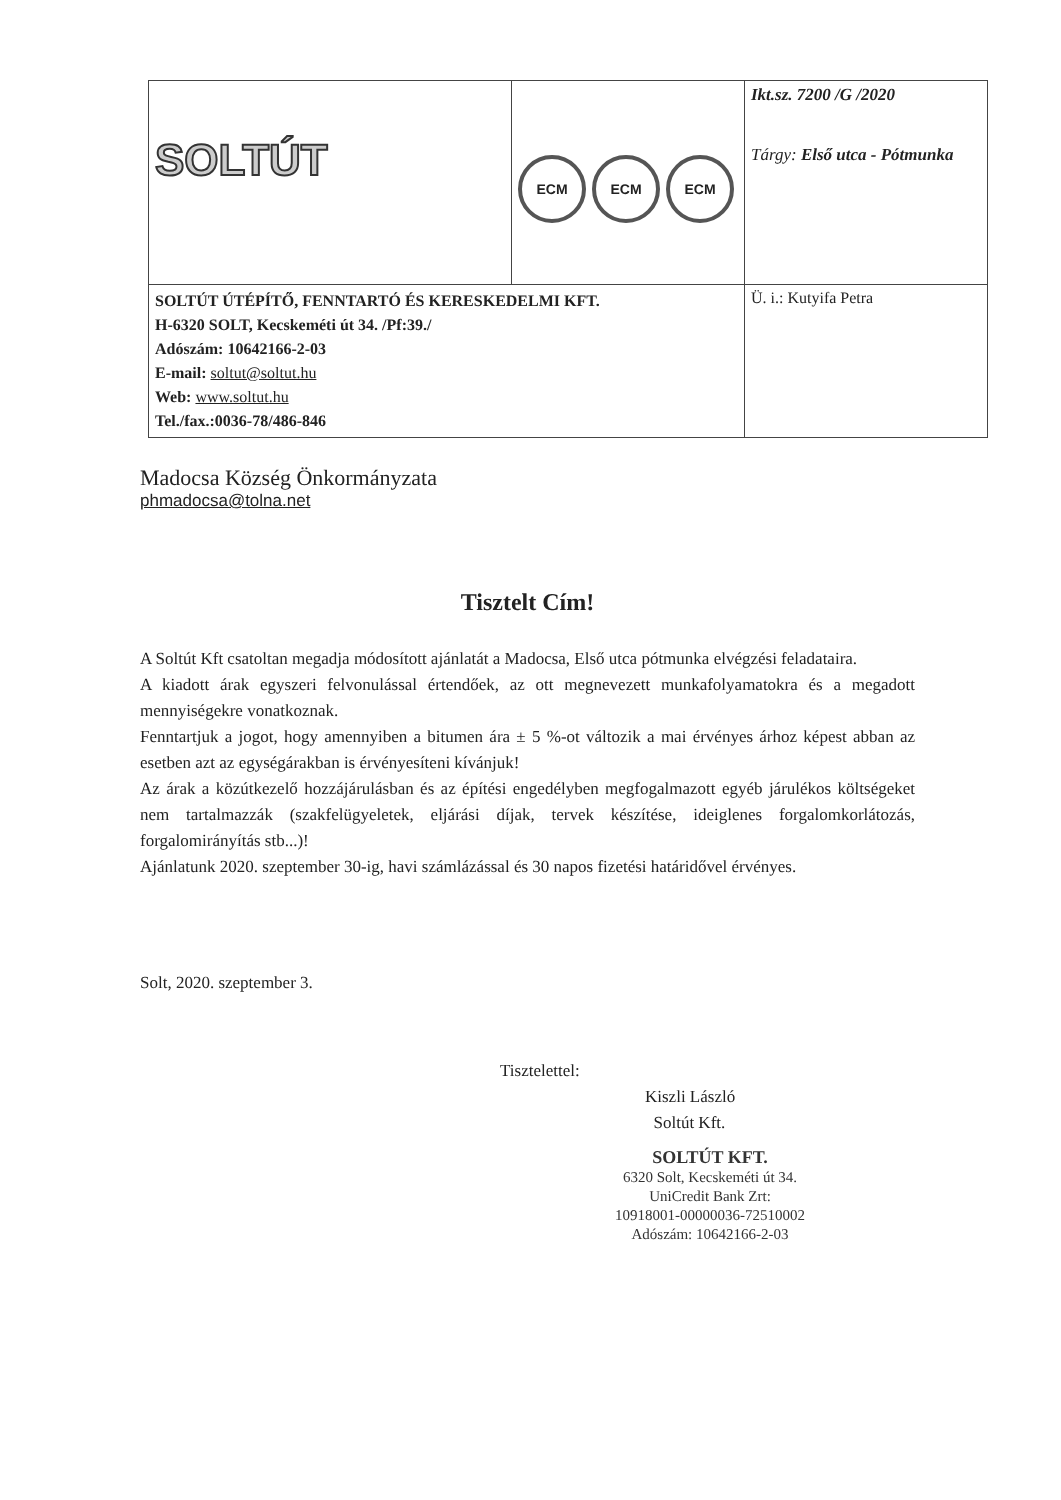| SOLTÚT | ECM ECM ECM | Ikt.sz. 7200 /G /2020 Tárgy: Első utca - Pótmunka |
| SOLTÚT ÚTÉPÍTŐ, FENNTARTÓ ÉS KERESKEDELMI KFT. H-6320 SOLT, Kecskeméti út 34. /Pf:39./ Adószám: 10642166-2-03 E-mail: soltut@soltut.hu Web: www.soltut.hu Tel./fax.:0036-78/486-846 | | Ü. i.: Kutyifa Petra |
Madocsa Község Önkormányzata
phmadocsa@tolna.net
Tisztelt Cím!
A Soltút Kft csatoltan megadja módosított ajánlatát a Madocsa, Első utca pótmunka elvégzési feladataira.
A kiadott árak egyszeri felvonulással értendőek, az ott megnevezett munkafolyamatokra és a megadott mennyiségekre vonatkoznak.
Fenntartjuk a jogot, hogy amennyiben a bitumen ára ± 5 %-ot változik a mai érvényes árhoz képest abban az esetben azt az egységárakban is érvényesíteni kívánjuk!
Az árak a közútkezelő hozzájárulásban és az építési engedélyben megfogalmazott egyéb járulékos költségeket nem tartalmazzák (szakfelügyeletek, eljárási díjak, tervek készítése, ideiglenes forgalomkorlátozás, forgalomirányítás stb...)!
Ajánlatunk 2020. szeptember 30-ig, havi számlázással és 30 napos fizetési határidővel érvényes.
Solt, 2020. szeptember 3.
Tisztelettel:
Kiszli László
Soltút Kft.
SOLTÚT KFT.
6320 Solt, Kecskeméti út 34.
UniCredit Bank Zrt:
10918001-00000036-72510002
Adószám: 10642166-2-03